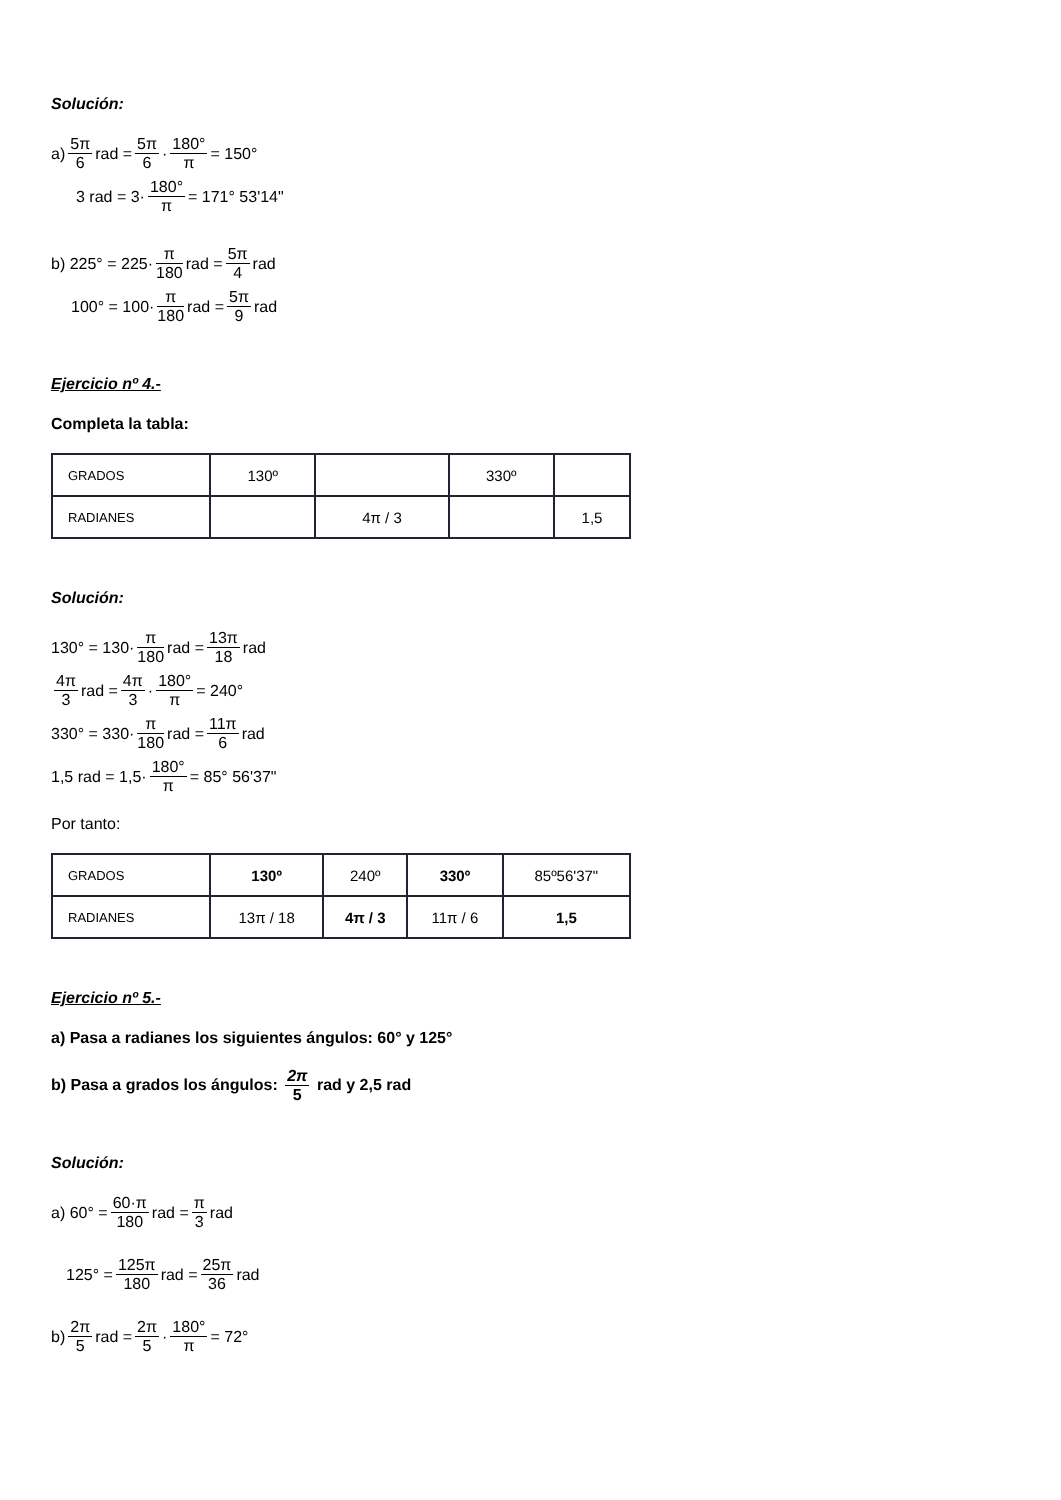Solución:
a) 5π 6 rad = 5π 6 · 180° π = 150°
3 rad = 3· 180° π = 171° 53'14"
b) 225° = 225· π 180 rad = 5π 4 rad
100° = 100· π 180 rad = 5π 9 rad
Ejercicio nº 4.-
Completa la tabla:
| GRADOS | 130º | | 330º | |
| RADIANES | | 4π / 3 | | 1,5 |
Solución:
130° = 130· π 180 rad = 13π 18 rad
4π 3 rad = 4π 3 · 180° π = 240°
330° = 330· π 180 rad = 11π 6 rad
1,5 rad = 1,5· 180° π = 85° 56'37"
Por tanto:
| GRADOS | 130º | 240º | 330º | 85º56'37" |
| RADIANES | 13π / 18 | 4π / 3 | 11π / 6 | 1,5 |
Ejercicio nº 5.-
a) Pasa a radianes los siguientes ángulos: 60° y 125°
b) Pasa a grados los ángulos: 2π 5 rad y 2,5 rad
Solución:
a) 60° = 60·π 180 rad = π 3 rad
125° = 125π 180 rad = 25π 36 rad
b) 2π 5 rad = 2π 5 · 180° π = 72°